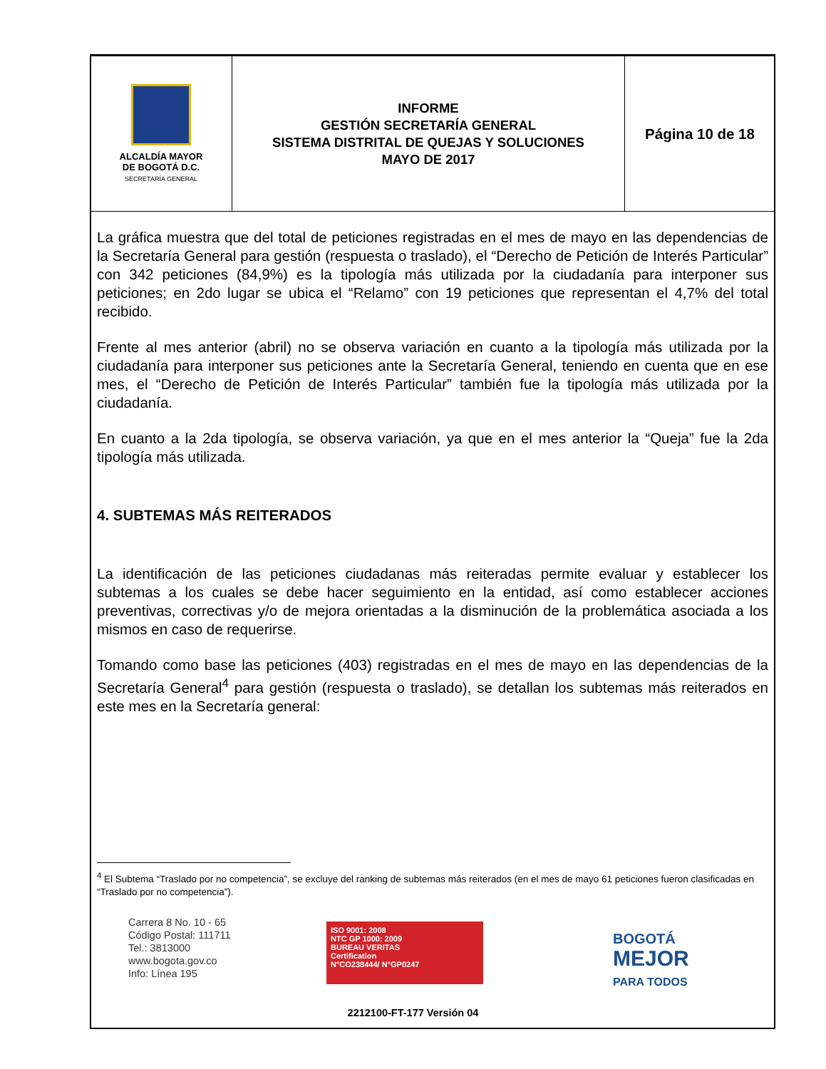| ALCALDÍA MAYOR DE BOGOTÁ D.C. SECRETARÍA GENERAL | INFORME GESTIÓN SECRETARÍA GENERAL SISTEMA DISTRITAL DE QUEJAS Y SOLUCIONES MAYO DE 2017 | Página 10 de 18 |
La gráfica muestra que del total de peticiones registradas en el mes de mayo en las dependencias de la Secretaría General para gestión (respuesta o traslado), el “Derecho de Petición de Interés Particular” con 342 peticiones (84,9%) es la tipología más utilizada por la ciudadanía para interponer sus peticiones; en 2do lugar se ubica el “Relamo” con 19 peticiones que representan el 4,7% del total recibido.
Frente al mes anterior (abril) no se observa variación en cuanto a la tipología más utilizada por la ciudadanía para interponer sus peticiones ante la Secretaría General, teniendo en cuenta que en ese mes, el “Derecho de Petición de Interés Particular” también fue la tipología más utilizada por la ciudadanía.
En cuanto a la 2da tipología, se observa variación, ya que en el mes anterior la “Queja” fue la 2da tipología más utilizada.
4. SUBTEMAS MÁS REITERADOS
La identificación de las peticiones ciudadanas más reiteradas permite evaluar y establecer los subtemas a los cuales se debe hacer seguimiento en la entidad, así como establecer acciones preventivas, correctivas y/o de mejora orientadas a la disminución de la problemática asociada a los mismos en caso de requerirse.
Tomando como base las peticiones (403) registradas en el mes de mayo en las dependencias de la Secretaría General<sup>4</sup> para gestión (respuesta o traslado), se detallan los subtemas más reiterados en este mes en la Secretaría general:
<sup>4</sup> El Subtema “Traslado por no competencia”, se excluye del ranking de subtemas más reiterados (en el mes de mayo 61 peticiones fueron clasificadas en “Traslado por no competencia”).
Carrera 8 No. 10 - 65
Código Postal: 111711
Tel.: 3813000
www.bogota.gov.co
Info: Línea 195
ISO 9001: 2008
NTC GP 1000: 2009
BUREAU VERITAS
Certification
N°CO238444/ N°GP0247
BOGOTÁ
MEJOR
PARA TODOS
2212100-FT-177 Versión 04